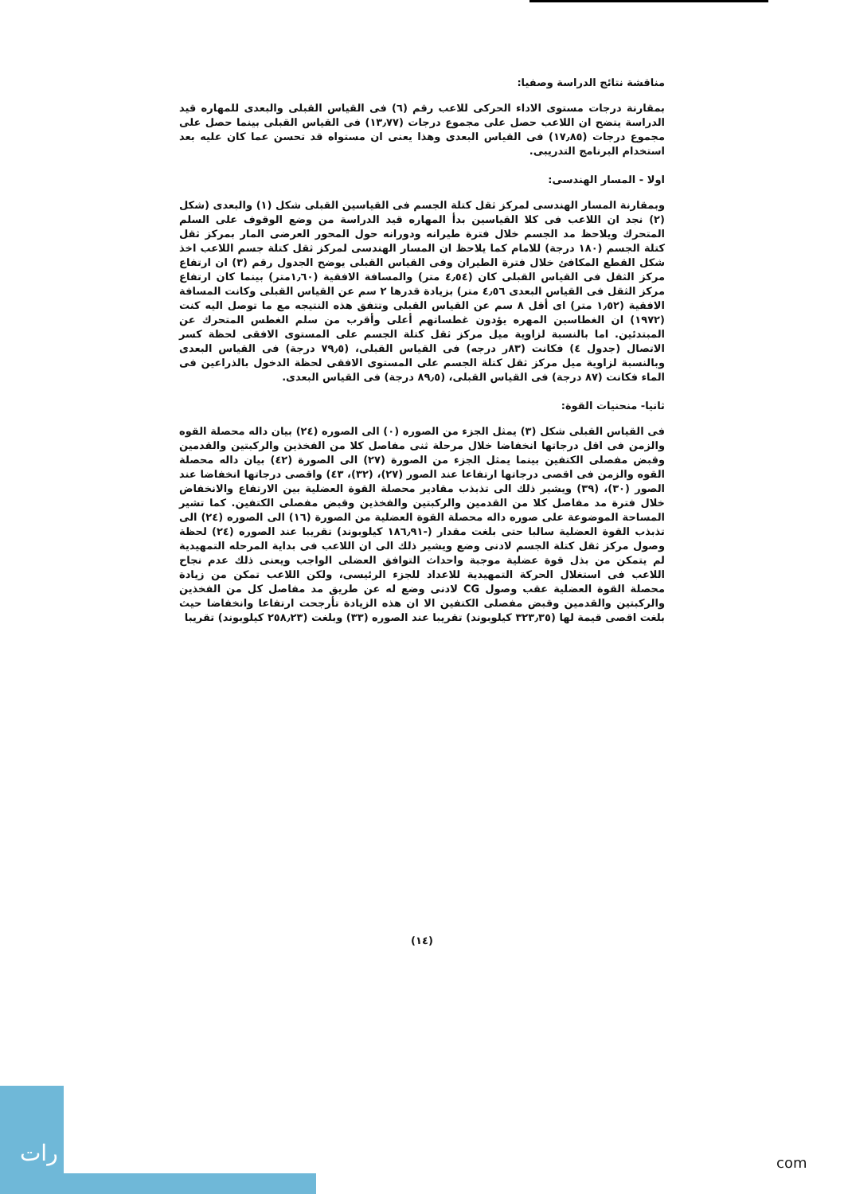مناقشة نتائج الدراسة وصفيا:
بمقارنة درجات مستوى الاداء الحركى للاعب رقم (٦) فى القياس القبلى والبعدى للمهاره قيد الدراسة يتضح ان اللاعب حصل على مجموع درجات (١٣٫٧٧) فى القياس القبلى بينما حصل على مجموع درجات (١٧٫٨٥) فى القياس البعدى وهذا يعنى ان مستواه قد تحسن عما كان عليه بعد استخدام البرنامج التدريبى.
اولا - المسار الهندسى:
وبمقارنة المسار الهندسى لمركز ثقل كتلة الجسم فى القياسين القبلى شكل (١) والبعدى (شكل (٢) نجد ان اللاعب فى كلا القياسين بدأ المهاره قيد الدراسة من وضع الوقوف على السلم المتحرك ويلاحظ مد الجسم خلال فترة طيرانه ودورانه حول المحور العرضى المار بمركز ثقل كتلة الجسم (١٨٠ درجة) للامام كما يلاحظ ان المسار الهندسى لمركز ثقل كتلة جسم اللاعب اخذ شكل القطع المكافئ خلال فترة الطيران وفى القياس القبلى يوضح الجدول رقم (٣) ان ارتفاع مركز الثقل فى القياس القبلى كان (٤٫٥٤ متر) والمسافة الافقية (١٫٦٠متر) بينما كان ارتفاع مركز الثقل فى القياس البعدى ٤٫٥٦ متر) بزيادة قدرها ٢ سم عن القياس القبلى وكانت المسافة الافقية (١٫٥٢ متر) اى أقل ٨ سم عن القياس القبلى وتتفق هذه النتيجه مع ما توصل اليه كنت (١٩٧٢) ان الغطاسين المهره يؤدون غطساتهم أعلى وأقرب من سلم الغطس المتحرك عن المبتدئين. اما بالنسبة لزاوية ميل مركز ثقل كتلة الجسم على المستوى الافقى لحظة كسر الاتصال (جدول ٤) فكانت (٨٣ر درجه) فى القياس القبلى، (٧٩٫٥ درجة) فى القياس البعدى وبالنسبة لزاوية ميل مركز ثقل كتلة الجسم على المستوى الافقى لحظة الدخول بالذراعين فى الماء فكانت (٨٧ درجة) فى القياس القبلى، (٨٩٫٥ درجة) فى القياس البعدى.
ثانيا- منحنيات القوة:
فى القياس القبلى شكل (٣) يمثل الجزء من الصوره (٠) الى الصوره (٢٤) بيان داله محصلة القوه والزمن فى اقل درجاتها انخفاضا خلال مرحلة ثنى مفاصل كلا من الفخذين والركبتين والقدمين وقبض مفصلى الكتفين بينما يمثل الجزء من الصورة (٢٧) الى الصورة (٤٢) بيان داله محصلة القوه والزمن فى اقصى درجاتها ارتفاعا عند الصور (٢٧)، (٣٢)، ٤٣) واقصى درجاتها انخفاضا عند الصور (٣٠)، (٣٩) ويشير ذلك الى تذبذب مقادير محصلة القوة العضلية بين الارتفاع والانخفاض خلال فترة مد مفاصل كلا من القدمين والركبتين والفخذين وقبض مفصلى الكتفين. كما تشير المساحة الموضوعة على صوره داله محصلة القوة العضلية من الصورة (١٦) الى الصوره (٢٤) الى تذبذب القوة العضلية سالبا حتى بلغت مقدار (-١٨٦٫٩١ كيلوبوند) تقريبا عند الصوره (٢٤) لحظة وصول مركز ثقل كتلة الجسم لادنى وضع ويشير ذلك الى ان اللاعب فى بداية المرحله التمهيدية لم يتمكن من بذل قوة عضلية موجبة واحداث التوافق العضلى الواجب ويعنى ذلك عدم نجاح اللاعب فى استغلال الحركة التمهيدية للاعداد للجزء الرئيسى، ولكن اللاعب تمكن من زيادة محصلة القوة العضلية عقب وصول CG لادنى وضع له عن طريق مد مفاصل كل من الفخذين والركبتين والقدمين وقبض مفصلى الكتفين الا ان هذه الزيادة تأرجحت ارتفاعا وانخفاضا حيث بلغت اقصى قيمة لها (٣٢٣٫٣٥ كيلوبوند) تقريبا عند الصوره (٣٣) وبلغت (٢٥٨٫٢٣ كيلوبوند) تقريبا
(١٤)
رات
com